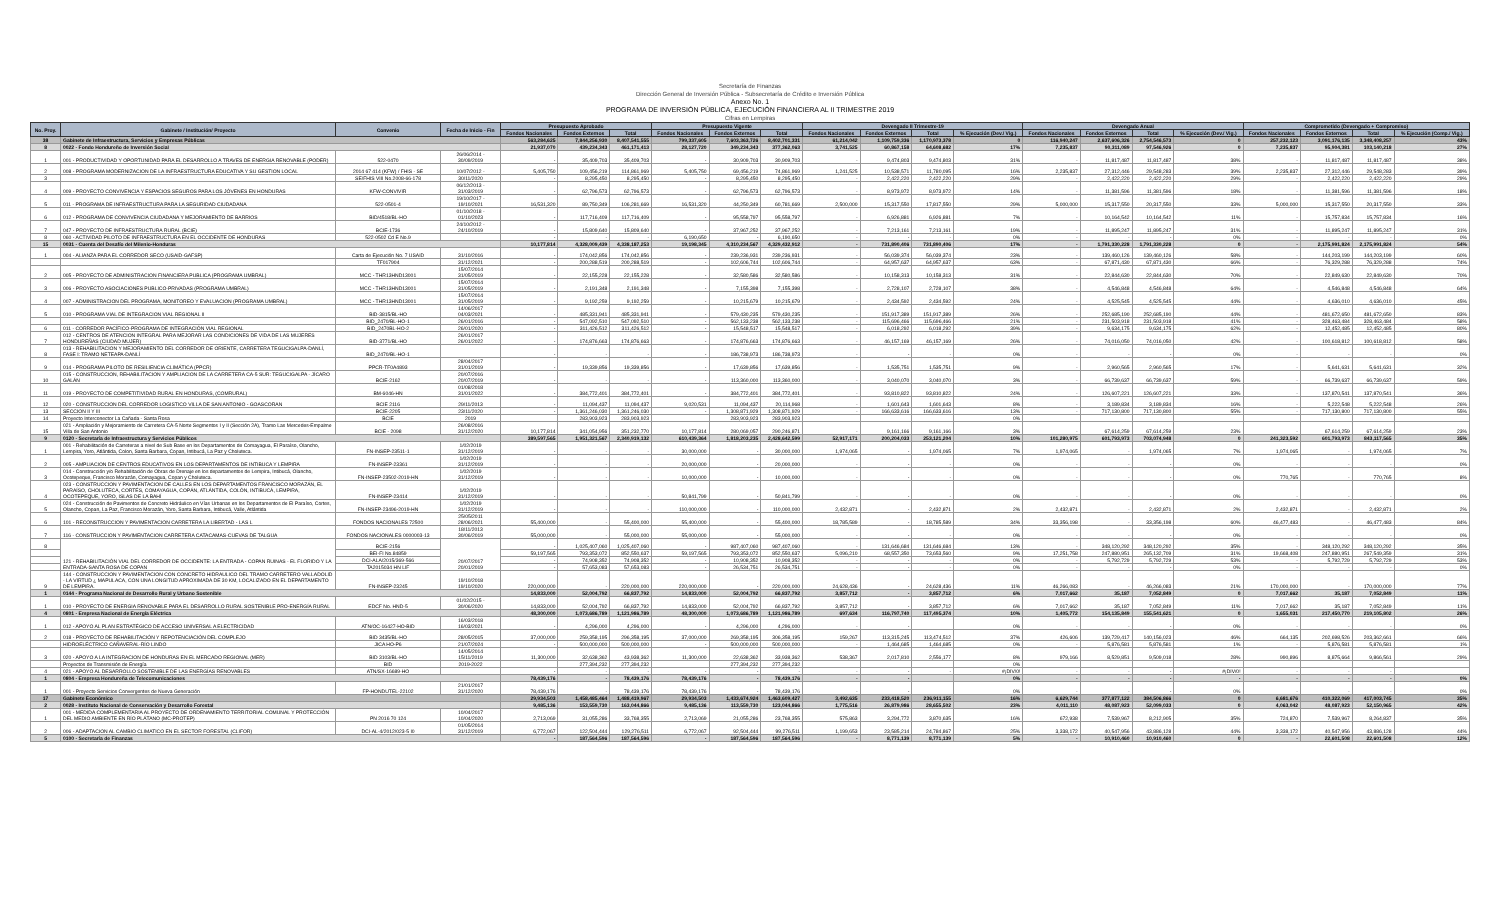Secretaría de Finanzas
Dirección General de Inversión Pública - Subsecretaría de Crédito e Inversión Pública
Anexo No. 1
PROGRAMA DE INVERSIÓN PÚBLICA, EJECUCIÓN FINANCIERA AL II TRIMESTRE 2019
Cifras en Lempiras
| No. Proy. | Gabinete / Institución/ Proyecto | Convenio | Fecha de Inicio - Fin | Presupuesto Aprobado | | | Presupuesto Vigente | | | Devengado II Trimestre-19 | | | | Devengado Anual | | | | Comprometido (Devengado + Compromiso) | | | |
| --- | --- | --- | --- | --- | --- | --- | --- | --- | --- | --- | --- | --- | --- | --- | --- | --- | --- | --- | --- | --- | --- |
| | | | | Fondos Nacionales | Fondos Externos | Total | Fondos Nacionales | Fondos Externos | Total | Fondos Nacionales | Fondos Externos | Total | % Ejecución (Dev./ Vig.) | Fondos Nacionales | Fondos Externos | Total | % Ejecución (Dev./ Vig.) | Fondos Nacionales | Fondos Externos | Total | % Ejecución (Comp./ Vig.) |
| 38 | Gabinete de Infraestructura, Servicios y Empresas Públicas | | | 563,284,625 | 7,844,256,930 | 8,407,541,555 | 799,337,605 | 7,603,363,726 | 8,402,701,331 | 61,214,042 | 1,109,759,336 | 1,170,973,378 | 0 | 116,940,247 | 2,637,606,326 | 2,754,546,573 | 0 | 257,232,123 | 3,091,176,135 | 3,348,408,257 | 43% |
| 8 | 0022 - Fondo Hondureño de Inversión Social | | | 21,937,070 | 439,234,343 | 461,171,413 | 28,127,720 | 349,234,343 | 377,362,063 | 3,741,525 | 60,867,158 | 64,608,682 | 17% | 7,235,837 | 90,311,089 | 97,546,926 | 0 | 7,235,837 | 95,904,381 | 103,140,218 | 27% |
| 1 | 001 - PRODUCTIVIDAD Y OPORTUNIDAD PARA EL DESARROLLO A TRAVES DE ENERGIA RENOVABLE (PODER) | 522-0470 | 26/06/2014 - 30/09/2019 | - | 35,409,703 | 35,409,703 | - | 30,909,703 | 30,909,703 | - | 9,474,803 | 9,474,803 | 31% | - | 11,817,487 | 11,817,487 | 38% | - | 11,817,487 | 11,817,487 | 38% |
| 2 | 008 - PROGRAMA MODERNIZACION DE LA INFRAESTRUCTURA EDUCATIVA Y SU GESTION LOCAL | 2014 67 414 (KFW) / FHIS - SE | 10/07/2012 - | 5,405,750 | 109,456,219 | 114,861,969 | 5,405,750 | 69,456,219 | 74,861,969 | 1,241,525 | 10,538,571 | 11,780,095 | 16% | 2,235,837 | 27,312,446 | 29,548,283 | 39% | 2,235,837 | 27,312,446 | 29,548,283 | 39% |
| 3 | | SE/FHIS VIII No.2008-66-178 | 30/11/2020 | - | 8,295,450 | 8,295,450 | - | 8,295,450 | 8,295,450 | - | 2,422,220 | 2,422,220 | 29% | - | 2,422,220 | 2,422,220 | 29% | - | 2,422,220 | 2,422,220 | 29% |
| 4 | 009 - PROYECTO CONVIVENCIA Y ESPACIOS SEGUROS PARA LOS JÓVENES EN HONDURAS | KFW-CONVIVIR | 06/12/2013 - 31/03/2019 | - | 62,796,573 | 62,796,573 | - | 62,796,573 | 62,796,573 | - | 8,973,972 | 8,973,972 | 14% | - | 11,381,596 | 11,381,596 | 18% | - | 11,381,596 | 11,381,596 | 18% |
| 5 | 011 - PROGRAMA DE INFRAESTRUCTURA PARA LA SEGURIDAD CIUDADANA | 522-0501-4 | 19/10/2017 - 19/10/2021 | 16,531,320 | 89,750,349 | 106,281,669 | 16,531,320 | 44,250,349 | 60,781,669 | 2,500,000 | 15,317,550 | 17,817,550 | 29% | 5,000,000 | 15,317,550 | 20,317,550 | 33% | 5,000,000 | 15,317,550 | 20,317,550 | 33% |
| 6 | 012 - PROGRAMA DE CONVIVENCIA CIUDADANA Y MEJORAMIENTO DE BARRIOS | BID/4518/BL-HO | 01/10/2018 - 01/10/2023 | - | 117,716,409 | 117,716,409 | - | 95,558,797 | 95,558,797 | - | 6,926,881 | 6,926,881 | 7% | - | 10,164,542 | 10,164,542 | 11% | - | 15,757,834 | 15,757,834 | 16% |
| 7 | 047 - PROYECTO DE INFRAESTRUCTURA RURAL (BCIE) | BCIE-1736 | 24/10/2012 - 24/10/2019 | - | 15,809,640 | 15,809,640 | - | 37,967,252 | 37,967,252 | - | 7,213,161 | 7,213,161 | 19% | - | 11,895,247 | 11,895,247 | 31% | - | 11,895,247 | 11,895,247 | 31% |
| 8 | 060 - ACTIVIDAD PILOTO DE INFRAESTRUCTURA EN EL OCCIDENTE DE HONDURAS | 522-0502 Cd E No.9 | | - | - | - | 6,190,650 | - | 6,190,650 | - | - | - | 0% | - | - | - | 0% | - | - | - | 0% |
| 15 | 0031 - Cuenta del Desafío del Milenio-Honduras | | | 10,177,814 | 4,328,009,439 | 4,338,187,253 | 19,198,345 | 4,310,234,567 | 4,329,432,912 | - | 731,890,406 | 731,890,406 | 17% | - | 1,791,330,228 | 1,791,330,228 | 0 | - | 2,175,991,824 | 2,175,991,824 | 54% |
| 1 | 004 - ALIANZA PARA EL CORREDOR SECO (USAID-GAFSP) | Carta de Ejecución No. 7 USAID | 31/10/2016 | - | 174,042,856 | 174,042,856 | - | 239,236,931 | 239,236,931 | - | 56,039,374 | 56,039,374 | 23% | - | 139,460,126 | 139,460,126 | 58% | - | 144,203,199 | 144,203,199 | 60% |
| | | TF017904 | 31/12/2021 | - | 200,288,519 | 200,288,519 | - | 102,606,744 | 102,606,744 | - | 64,957,637 | 64,957,637 | 63% | - | 67,871,430 | 67,871,430 | 66% | - | 76,329,288 | 76,329,288 | 74% |
| 2 | 005 - PROYECTO DE ADMINISTRACION FINANCIERA PUBLICA (PROGRAMA UMBRAL) | MCC - THR13HND13001 | 15/07/2014 31/05/2019 | - | 22,155,228 | 22,155,228 | - | 32,580,586 | 32,580,586 | - | 10,158,313 | 10,158,313 | 31% | - | 22,844,630 | 22,844,630 | 70% | - | 22,849,630 | 22,849,630 | 70% |
| 3 | 006 - PROYECTO ASOCIACIONES PUBLICO-PRIVADAS (PROGRAMA UMBRAL) | MCC - THR13HND13001 | 15/07/2014 31/05/2019 | - | 2,191,348 | 2,191,348 | - | 7,155,398 | 7,155,398 | - | 2,728,107 | 2,728,107 | 38% | - | 4,546,848 | 4,546,848 | 64% | - | 4,546,848 | 4,546,848 | 64% |
| 4 | 007 - ADMINISTRACION DEL PROGRAMA, MONITOREO Y EVALUACION (PROGRAMA UMBRAL) | MCC - THR13HND13001 | 15/07/2014 31/05/2019 | - | 9,192,259 | 9,192,259 | - | 10,215,679 | 10,215,679 | - | 2,434,592 | 2,434,592 | 24% | - | 4,525,545 | 4,525,545 | 44% | - | 4,636,010 | 4,636,010 | 45% |
| 5 | 010 - PROGRAMA VIAL DE INTEGRACION VIAL REGIONAL II | BID-3815/BL-HO | 14/06/2017 04/03/2021 | - | 485,331,941 | 485,331,941 | - | 579,430,235 | 579,430,235 | - | 151,917,389 | 151,917,389 | 26% | - | 252,685,190 | 252,685,190 | 44% | - | 481,672,650 | 481,672,650 | 83% |
| | | BID_2470/BL-HO-1 | 26/01/2016 | - | 547,092,510 | 547,092,510 | - | 562,133,238 | 562,133,238 | - | 115,696,466 | 115,696,466 | 21% | - | 231,503,918 | 231,503,918 | 41% | - | 328,463,484 | 328,463,484 | 58% |
| 6 | 011 - CORREDOR PACÍFICO-PROGRAMA DE INTEGRACIÓN VIAL REGIONAL | BID_2470BL-HO-2 | 26/01/2020 | - | 311,426,512 | 311,426,512 | - | 15,548,517 | 15,548,517 | - | 6,018,292 | 6,018,292 | 39% | - | 9,634,175 | 9,634,175 | 62% | - | 12,452,485 | 12,452,485 | 80% |
| 7 | 012 - CENTROS DE ATENCION INTEGRAL PARA MEJORAR LAS CONDICIONES DE VIDA DE LAS MUJERES HONDUREÑAS (CIUDAD MUJER) | BID-3771/BL-HO | 26/01/2017 26/01/2022 | - | 174,876,663 | 174,876,663 | - | 174,876,663 | 174,876,663 | - | 46,157,169 | 46,157,169 | 26% | - | 74,016,050 | 74,016,050 | 42% | - | 100,618,812 | 100,618,812 | 58% |
| 8 | 013 - REHABILITACION Y MEJORAMIENTO DEL CORREDOR DE ORIENTE, CARRETERA TEGUCIGALPA-DANLÍ, FASE I: TRAMO NETEAPA-DANLÍ | BID_2470/BL-HO-1 | | - | - | - | - | 186,738,973 | 186,738,973 | - | - | - | 0% | - | - | - | 0% | - | - | - | 0% |
| 9 | 014 - PROGRAMA PILOTO DE RESILIENCIA CLIMÁTICA (PPCR) | PPCR-TF0A4893 | 28/04/2017 31/01/2019 | - | 19,339,856 | 19,339,856 | - | 17,639,856 | 17,639,856 | - | 1,535,751 | 1,535,751 | 9% | - | 2,960,565 | 2,960,565 | 17% | - | 5,641,631 | 5,641,631 | 32% |
| 10 | 015 - CONSTRUCCION, REHABILITACION Y AMPLIACION DE LA CARRETERA CA-5 SUR: TEGUCIGALPA - JÍCARO GALÁN | BCIE-2162 | 20/07/2016 20/07/2019 | - | - | - | - | 113,360,000 | 113,360,000 | - | 3,040,070 | 3,040,070 | 3% | - | 66,739,637 | 66,739,637 | 59% | - | 66,739,637 | 66,739,637 | 59% |
| 11 | 019 - PROYECTO DE COMPETITIVIDAD RURAL EN HONDURAS, (COMRURAL) | BM-6046-HN | 01/08/2018 31/01/2022 | - | 384,772,401 | 384,772,401 | - | 384,772,401 | 384,772,401 | - | 93,810,822 | 93,810,822 | 24% | - | 126,607,221 | 126,607,221 | 33% | - | 137,870,541 | 137,870,541 | 36% |
| 12 | 020 - CONSTRUCCION DEL CORREDOR LOGISTICO VILLA DE SAN ANTONIO - GOASCORAN | BCIE 2116 | 29/11/2013 | - | 11,094,437 | 11,094,437 | 9,020,531 | 11,094,437 | 20,114,968 | - | 1,601,643 | 1,601,643 | 8% | - | 3,189,834 | 3,189,834 | 16% | - | 5,222,548 | 5,222,548 | 26% |
| 13 | SECCION II Y III | BCIE-2205 | 23/11/2020 | - | 1,361,246,030 | 1,361,246,030 | - | 1,308,871,929 | 1,308,871,929 | - | 166,633,616 | 166,633,616 | 13% | - | 717,130,800 | 717,130,800 | 55% | - | 717,130,800 | 717,130,800 | 55% |
| 14 | Proyecto Interconector La Cañada - Santa Rosa | BCIE | 2019 | | 283,903,923 | 283,903,923 | | 283,903,923 | 283,903,923 | | | | 0% | | | | | | | | |
| 15 | 021 - Ampliación y Mejoramiento de Carretera CA-5 Norte Segmentos I y II (Sección 2A), Tramo Las Mercedes-Empalme Villa de San Antonio | BCIE - 2098 | 26/08/2016 31/12/2020 | 10,177,814 | 341,054,956 | 351,232,770 | 10,177,814 | 280,069,057 | 290,246,871 | - | 9,161,166 | 9,161,166 | 3% | - | 67,614,259 | 67,614,259 | 23% | - | 67,614,259 | 67,614,259 | 23% |
| 9 | 0120 - Secretaría de Infraestructura y Servicios Públicos | | | 389,597,565 | 1,951,321,567 | 2,340,919,132 | 610,439,364 | 1,818,203,235 | 2,428,642,599 | 52,917,171 | 200,204,033 | 253,121,204 | 10% | 101,280,975 | 601,793,973 | 703,074,948 | 0 | 241,323,592 | 601,793,973 | 843,117,565 | 35% |
| 1 | 001 - Rehabilitación de Carreteras a nivel de Sub Base en los Departamentos de Comayagua, El Paraíso, Olancho, Lempira, Yoro, Atlántida, Colon, Santa Barbara, Copan, Intibucá, La Paz y Choluteca. | FN-INSEP-23511-1 | 1/02/2019 31/12/2019 | - | - | - | 30,000,000 | - | 30,000,000 | 1,974,065 | - | 1,974,065 | 7% | 1,974,065 | - | 1,974,065 | 7% | 1,974,065 | - | 1,974,065 | 7% |
| 2 | 005 - AMPLIACION DE CENTROS EDUCATIVOS EN LOS DEPARTAMENTOS DE INTIBUCA Y LEMPIRA | FN-INSEP-23361 | 1/02/2019 31/12/2019 | - | - | - | 20,000,000 | - | 20,000,000 | - | - | - | 0% | - | - | - | 0% | - | - | - | 0% |
| 3 | 014 - Construcción y/o Rehabilitación de Obras de Drenaje en los departamentos de Lempira, Intibucá, Olancho, Ocotepeque, Francisco Morazán, Comayagua, Copan y Choluteca. | FN-INSEP-23502-2019-HN | 1/02/2019 31/12/2019 | - | - | - | 10,000,000 | - | 10,000,000 | - | - | - | 0% | - | - | - | 0% | 770,765 | - | 770,765 | 8% |
| 4 | 023 - CONSTRUCCION Y PAVIMENTACION DE CALLES EN LOS DEPARTAMENTOS FRANCISCO MORAZÁN, EL PARAÍSO, CHOLUTECA, CORTÉS, COMAYAGUA, COPÁN, ATLÁNTIDA, COLÓN, INTIBUCÁ, LEMPIRA, OCOTEPEQUE, YORO, ISLAS DE LA BAHÍ | FN-INSEP-23414 | 1/02/2019 31/12/2019 | - | - | - | 50,841,799 | - | 50,841,799 | - | - | - | 0% | - | - | - | 0% | - | - | - | 0% |
| 5 | 024 - Construcción de Pavimentos de Concreto Hidráulico en Vías Urbanas en los Departamentos de El Paraíso, Cortes, Olancho, Copan, La Paz, Francisco Morazán, Yoro, Santa Barbara, Intibucá, Valle, Atlántida | FN-INSEP-23496-2019-HN | 1/02/2019 31/12/2019 | - | - | - | 110,000,000 | - | 110,000,000 | 2,432,871 | - | 2,432,871 | 2% | 2,432,871 | - | 2,432,871 | 2% | 2,432,871 | - | 2,432,871 | 2% |
| 6 | 101 - RECONSTRUCCION Y PAVIMENTACION CARRETERA LA LIBERTAD - LAS L | FONDOS NACIONALES 72500 | 25/05/2011 28/06/2021 | 55,400,000 | - | 55,400,000 | 55,400,000 | - | 55,400,000 | 18,785,589 | - | 18,785,589 | 34% | 33,356,198 | - | 33,356,198 | 60% | 46,477,483 | - | 46,477,483 | 84% |
| 7 | 116 - CONSTRUCCION Y PAVIMENTACION CARRETERA CATACAMAS-CUEVAS DE TALGUA | FONDOS NACIONALES 0000003-13 | 18/11/2013 30/06/2019 | 55,000,000 | - | 55,000,000 | 55,000,000 | - | 55,000,000 | - | - | - | 0% | - | - | - | 0% | - | - | - | 0% |
| 8 | 121 - REHABILITACIÓN VIAL DEL CORREDOR DE OCCIDENTE: LA ENTRADA - COPAN RUINAS - EL FLORIDO Y LA ENTRADA-SANTA ROSA DE COPAN | BCIE-2156 | 20/07/2017 20/01/2019 | - | 1,025,407,060 | 1,025,407,060 | - | 987,407,060 | 987,407,060 | - | 131,646,684 | 131,646,684 | 13% | - | 348,120,292 | 348,120,292 | 35% | - | 348,120,292 | 348,120,292 | 35% |
| | | BEI-FI No.84859 | | 59,197,565 | 793,353,072 | 852,550,637 | 59,197,565 | 793,353,072 | 852,550,637 | 5,096,210 | 68,557,350 | 73,653,560 | 9% | 17,251,758 | 247,880,951 | 265,132,709 | 31% | 19,668,408 | 247,880,951 | 267,549,359 | 31% |
| | | DCI-ALA/2015/369-566 | | - | 74,908,352 | 74,908,352 | - | 10,908,352 | 10,908,352 | - | - | - | 0% | - | 5,792,729 | 5,792,729 | 53% | - | 5,792,729 | 5,792,729 | 53% |
| | | TA2015034 HN LIF | | - | 57,653,083 | 57,653,083 | - | 26,534,751 | 26,534,751 | - | - | - | 0% | - | - | - | 0% | - | - | - | 0% |
| 9 | 144 - CONSTRUCCION Y PAVIMENTACION CON CONCRETO HIDRAULICO DEL TRAMO CARRETERO VALLADOLID - LA VIRTUD ¿ MAPULACA, CON UNA LONGITUD APROXIMADA DE 30 KM, LOCALIZADO EN EL DEPARTAMENTO DE LEMPIRA. | FN-INSEP-23245 | 19/10/2018 19/10/2020 | 220,000,000 | - | 220,000,000 | 220,000,000 | - | 220,000,000 | 24,628,436 | - | 24,628,436 | 11% | 46,266,083 | - | 46,266,083 | 21% | 170,000,000 | - | 170,000,000 | 77% |
| 1 | 0144 - Programa Nacional de Desarrollo Rural y Urbano Sostenible | | | 14,833,000 | 52,004,792 | 66,837,792 | 14,833,000 | 52,004,792 | 66,837,792 | 3,857,712 | - | 3,857,712 | 6% | 7,017,662 | 35,187 | 7,052,849 | 0 | 7,017,662 | 35,187 | 7,052,849 | 11% |
| 1 | 010 - PROYECTO DE ENERGIA RENOVABLE PARA EL DESARROLLO RURAL SOSTENIBLE PRO-ENERGÍA RURAL | EDCF No. HND-5 | 01/02/2015 - 30/06/2020 | 14,833,000 | 52,004,792 | 66,837,792 | 14,833,000 | 52,004,792 | 66,837,792 | 3,857,712 | - | 3,857,712 | 6% | 7,017,662 | 35,187 | 7,052,849 | 11% | 7,017,662 | 35,187 | 7,052,849 | 11% |
| 4 | 0801 - Empresa Nacional de Energía Eléctrica | | | 48,300,000 | 1,073,686,789 | 1,121,986,789 | 48,300,000 | 1,073,686,789 | 1,121,986,789 | 697,634 | 116,797,740 | 117,495,374 | 10% | 1,405,772 | 154,135,849 | 155,541,621 | 0 | 1,655,031 | 217,450,770 | 219,105,802 | 26% |
| 1 | 012 - APOYO AL PLAN ESTRATÉGICO DE ACCESO UNIVERSAL A ELECTRICIDAD | ATN/OC-16427-HO-BID | 16/03/2018 16/03/2021 | - | 4,296,000 | 4,296,000 | - | 4,296,000 | 4,296,000 | - | - | | 0% | - | - | - | 0% | - | - | - | 0% |
| 2 | 018 - PROYECTO DE REHABILITACIÓN Y REPOTENCIACIÓN DEL COMPLEJO | BID 3435/BL-HO | 28/05/2015 | 37,000,000 | 259,358,195 | 296,358,195 | 37,000,000 | 269,358,195 | 306,358,195 | 159,267 | 113,315,245 | 113,474,512 | 37% | 426,606 | 139,729,417 | 140,156,023 | 46% | 664,135 | 202,698,526 | 203,362,661 | 66% |
| | HIDROELÉCTRICO CAÑAVERAL-RÍO LINDO | JICA HO-P6 | 21/07/2024 | - | 500,000,000 | 500,000,000 | - | 500,000,000 | 500,000,000 | - | 1,464,685 | 1,464,685 | 0% | - | 5,876,581 | 5,876,581 | 1% | - | 5,876,581 | 5,876,581 | 1% |
| 3 | 020 - APOYO A LA INTEGRACION DE HONDURAS EN EL MERCADO REGIONAL (MER) | BID 3103/BL-HO | 14/05/2014 15/11/2019 | 11,300,000 | 32,638,362 | 43,938,362 | 11,300,000 | 22,638,362 | 33,938,362 | 538,367 | 2,017,810 | 2,556,177 | 8% | 979,166 | 8,529,851 | 9,509,018 | 28% | 990,896 | 8,875,664 | 9,866,561 | 29% |
| | Proyectos de Transmisión de Energía | BID | 2019-2022 | | 277,394,232 | 277,394,232 | | 277,394,232 | 277,394,232 | | | | 0% | | | | | | | | |
| 4 | 021 - APOYO AL DESARROLLO SOSTENIBLE DE LAS ENERGÍAS RENOVABLES | ATN/SX-16689-HO | | - | - | - | - | - | - | - | - | - | #¡DIV/0! | - | - | - | #¡DIV/0! | - | - | - | |
| 1 | 0804 - Empresa Hondureña de Telecomunicaciones | | | 78,439,176 | - | 78,439,176 | 78,439,176 | - | 78,439,176 | - | - | | 0% | - | - | - | - | - | - | - | 0% |
| 1 | 001 - Proyecto Servicios Convergentes de Nueva Generación | FP-HONDUTEL-22102 | 21/01/2017 31/12/2020 | 78,439,176 | - | 78,439,176 | 78,439,176 | - | 78,439,176 | - | - | | 0% | - | - | - | 0% | - | - | - | 0% |
| 17 | Gabinete Económico | | | 29,934,503 | 1,458,485,464 | 1,488,419,967 | 29,934,503 | 1,433,674,924 | 1,463,609,427 | 3,492,635 | 233,418,520 | 236,911,155 | 16% | 6,629,744 | 377,877,122 | 384,506,866 | 0 | 6,681,676 | 410,322,069 | 417,003,745 | 35% |
| 2 | 0028 - Instituto Nacional de Conservación y Desarrollo Forestal | | | 9,485,136 | 153,559,730 | 163,044,866 | 9,485,136 | 113,559,730 | 123,044,866 | 1,775,516 | 26,879,986 | 28,655,502 | 23% | 4,011,110 | 48,087,923 | 52,099,033 | 0 | 4,063,042 | 48,087,923 | 52,150,965 | 42% |
| 1 | 001 - MEDIDA COMPLEMENTARIA AL PROYECTO DE ORDENAMIENTO TERRITORIAL COMUNAL Y PROTECCIÓN DEL MEDIO AMBIENTE EN RÍO PLÁTANO (MC-PROTEP) | PN 2016 70 124 | 10/04/2017 10/04/2020 | 2,713,069 | 31,055,286 | 33,768,355 | 2,713,069 | 21,055,286 | 23,768,355 | 575,863 | 3,294,772 | 3,870,635 | 16% | 672,938 | 7,539,967 | 8,212,905 | 35% | 724,870 | 7,539,967 | 8,264,837 | 35% |
| 2 | 006 - ADAPTACION AL CAMBIO CLIMATICO EN EL SECTOR FORESTAL (CLIFOR) | DCI-AL-4/2012/023-5 I0 | 01/05/2014 31/12/2019 | 6,772,067 | 122,504,444 | 129,276,511 | 6,772,067 | 92,504,444 | 99,276,511 | 1,199,653 | 23,585,214 | 24,784,867 | 25% | 3,338,172 | 40,547,956 | 43,886,128 | 44% | 3,338,172 | 40,547,956 | 43,886,128 | 44% |
| 5 | 0100 - Secretaría de Finanzas | | | - | 187,564,596 | 187,564,596 | - | 187,564,596 | 187,564,596 | - | 8,771,139 | 8,771,139 | 5% | - | 10,910,460 | 10,910,460 | 0 | - | 22,601,508 | 22,601,508 | 12% |